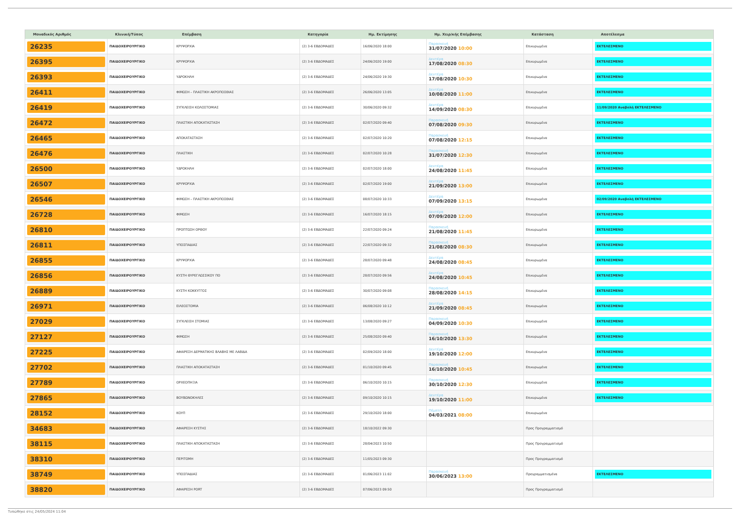| Μοναδικός Αριθμός | Κλινική/Τύπος | Επέμβαση | Κατηγορία | Ημ. Εκτίμησης | Ημ. Χειρ/κής Επέμβασης | Κατάσταση | Αποτέλεσμα |
| --- | --- | --- | --- | --- | --- | --- | --- |
| 26235 | ΠΑΙΔΟΧΕΙΡΟΥΡΓΙΚΟ | ΚΡΥΨΟΡΧΙΑ | (2) 3-6 ΕΒΔΟΜΑΔΕΣ | 16/06/2020 18:00 | Παρασκευή 31/07/2020 10:00 | Επικυρωμένα | ΕΚΤΕΛΕΣΜΕΝΟ |
| 26395 | ΠΑΙΔΟΧΕΙΡΟΥΡΓΙΚΟ | ΚΡΥΨΟΡΧΙΑ | (2) 3-6 ΕΒΔΟΜΑΔΕΣ | 24/06/2020 19:00 | Δευτέρα 17/08/2020 08:30 | Επικυρωμένα | ΕΚΤΕΛΕΣΜΕΝΟ |
| 26393 | ΠΑΙΔΟΧΕΙΡΟΥΡΓΙΚΟ | ΥΔΡΟΚΗΛΗ | (2) 3-6 ΕΒΔΟΜΑΔΕΣ | 24/06/2020 19:30 | Δευτέρα 17/08/2020 10:30 | Επικυρωμένα | ΕΚΤΕΛΕΣΜΕΝΟ |
| 26411 | ΠΑΙΔΟΧΕΙΡΟΥΡΓΙΚΟ | ΦΙΜΩΣΗ – ΠΛΑΣΤΙΚΗ ΑΚΡΟΠΟΣΘΙΑΣ | (2) 3-6 ΕΒΔΟΜΑΔΕΣ | 26/06/2020 13:05 | Δευτέρα 10/08/2020 11:00 | Επικυρωμένα | ΕΚΤΕΛΕΣΜΕΝΟ |
| 26419 | ΠΑΙΔΟΧΕΙΡΟΥΡΓΙΚΟ | ΣΥΓΚΛΕΙΣΗ ΚΟΛΟΣΤΟΜΙΑΣ | (2) 3-6 ΕΒΔΟΜΑΔΕΣ | 30/06/2020 09:32 | Δευτέρα 14/09/2020 08:30 | Επικυρωμένα | 11/09/2020 Αναβολή ΕΚΤΕΛΕΣΜΕΝΟ |
| 26472 | ΠΑΙΔΟΧΕΙΡΟΥΡΓΙΚΟ | ΠΛΑΣΤΙΚΗ ΑΠΟΚΑΤΑΣΤΑΣΗ | (2) 3-6 ΕΒΔΟΜΑΔΕΣ | 02/07/2020 09:40 | Παρασκευή 07/08/2020 09:30 | Επικυρωμένα | ΕΚΤΕΛΕΣΜΕΝΟ |
| 26465 | ΠΑΙΔΟΧΕΙΡΟΥΡΓΙΚΟ | ΑΠΟΚΑΤΑΣΤΑΣΗ | (2) 3-6 ΕΒΔΟΜΑΔΕΣ | 02/07/2020 10:20 | Παρασκευή 07/08/2020 12:15 | Επικυρωμένα | ΕΚΤΕΛΕΣΜΕΝΟ |
| 26476 | ΠΑΙΔΟΧΕΙΡΟΥΡΓΙΚΟ | ΠΛΑΣΤΙΚΗ | (2) 3-6 ΕΒΔΟΜΑΔΕΣ | 02/07/2020 10:28 | Παρασκευή 31/07/2020 12:30 | Επικυρωμένα | ΕΚΤΕΛΕΣΜΕΝΟ |
| 26500 | ΠΑΙΔΟΧΕΙΡΟΥΡΓΙΚΟ | ΥΔΡΟΚΗΛΗ | (2) 3-6 ΕΒΔΟΜΑΔΕΣ | 02/07/2020 18:00 | Δευτέρα 24/08/2020 11:45 | Επικυρωμένα | ΕΚΤΕΛΕΣΜΕΝΟ |
| 26507 | ΠΑΙΔΟΧΕΙΡΟΥΡΓΙΚΟ | ΚΡΥΨΟΡΧΙΑ | (2) 3-6 ΕΒΔΟΜΑΔΕΣ | 02/07/2020 19:00 | Δευτέρα 21/09/2020 13:00 | Επικυρωμένα | ΕΚΤΕΛΕΣΜΕΝΟ |
| 26546 | ΠΑΙΔΟΧΕΙΡΟΥΡΓΙΚΟ | ΦΙΜΩΣΗ – ΠΛΑΣΤΙΚΗ ΑΚΡΟΠΟΣΘΙΑΣ | (2) 3-6 ΕΒΔΟΜΑΔΕΣ | 08/07/2020 10:33 | Δευτέρα 07/09/2020 13:15 | Επικυρωμένα | 02/09/2020 Αναβολή ΕΚΤΕΛΕΣΜΕΝΟ |
| 26728 | ΠΑΙΔΟΧΕΙΡΟΥΡΓΙΚΟ | ΦΙΜΩΣΗ | (2) 3-6 ΕΒΔΟΜΑΔΕΣ | 16/07/2020 18:15 | Δευτέρα 07/09/2020 12:00 | Επικυρωμένα | ΕΚΤΕΛΕΣΜΕΝΟ |
| 26810 | ΠΑΙΔΟΧΕΙΡΟΥΡΓΙΚΟ | ΠΡΟΠΤΩΣΗ ΟΡΘΟΥ | (2) 3-6 ΕΒΔΟΜΑΔΕΣ | 22/07/2020 09:24 | Παρασκευή 21/08/2020 11:45 | Επικυρωμένα | ΕΚΤΕΛΕΣΜΕΝΟ |
| 26811 | ΠΑΙΔΟΧΕΙΡΟΥΡΓΙΚΟ | ΥΠΟΣΠΑΔΙΑΣ | (2) 3-6 ΕΒΔΟΜΑΔΕΣ | 22/07/2020 09:32 | Παρασκευή 21/08/2020 08:30 | Επικυρωμένα | ΕΚΤΕΛΕΣΜΕΝΟ |
| 26855 | ΠΑΙΔΟΧΕΙΡΟΥΡΓΙΚΟ | ΚΡΥΨΟΡΧΙΑ | (2) 3-6 ΕΒΔΟΜΑΔΕΣ | 28/07/2020 09:48 | Δευτέρα 24/08/2020 08:45 | Επικυρωμένα | ΕΚΤΕΛΕΣΜΕΝΟ |
| 26856 | ΠΑΙΔΟΧΕΙΡΟΥΡΓΙΚΟ | ΚΥΣΤΗ ΘΥΡΕΓΛΩΣΣΙΚΟΥ ΠΟ | (2) 3-6 ΕΒΔΟΜΑΔΕΣ | 28/07/2020 09:56 | Δευτέρα 24/08/2020 10:45 | Επικυρωμένα | ΕΚΤΕΛΕΣΜΕΝΟ |
| 26889 | ΠΑΙΔΟΧΕΙΡΟΥΡΓΙΚΟ | ΚΥΣΤΗ ΚΟΚΚΥΓΓΟΣ | (2) 3-6 ΕΒΔΟΜΑΔΕΣ | 30/07/2020 09:08 | Παρασκευή 28/08/2020 14:15 | Επικυρωμένα | ΕΚΤΕΛΕΣΜΕΝΟ |
| 26971 | ΠΑΙΔΟΧΕΙΡΟΥΡΓΙΚΟ | ΕΙΛΕΟΣΤΟΜΙΑ | (2) 3-6 ΕΒΔΟΜΑΔΕΣ | 06/08/2020 10:12 | Δευτέρα 21/09/2020 08:45 | Επικυρωμένα | ΕΚΤΕΛΕΣΜΕΝΟ |
| 27029 | ΠΑΙΔΟΧΕΙΡΟΥΡΓΙΚΟ | ΣΥΓΚΛΕΙΣΗ ΣΤΟΜΙΑΣ | (2) 3-6 ΕΒΔΟΜΑΔΕΣ | 13/08/2020 09:27 | Παρασκευή 04/09/2020 10:30 | Επικυρωμένα | ΕΚΤΕΛΕΣΜΕΝΟ |
| 27127 | ΠΑΙΔΟΧΕΙΡΟΥΡΓΙΚΟ | ΦΙΜΩΣΗ | (2) 3-6 ΕΒΔΟΜΑΔΕΣ | 25/08/2020 09:40 | Παρασκευή 16/10/2020 13:30 | Επικυρωμένα | ΕΚΤΕΛΕΣΜΕΝΟ |
| 27225 | ΠΑΙΔΟΧΕΙΡΟΥΡΓΙΚΟ | ΑΦΑΙΡΕΣΗ ΔΕΡΜΑΤΙΚΗΣ ΒΛΑΒΗΣ ΜΕ ΛΑΒΙΔΑ | (2) 3-6 ΕΒΔΟΜΑΔΕΣ | 02/09/2020 18:00 | Δευτέρα 19/10/2020 12:00 | Επικυρωμένα | ΕΚΤΕΛΕΣΜΕΝΟ |
| 27702 | ΠΑΙΔΟΧΕΙΡΟΥΡΓΙΚΟ | ΠΛΑΣΤΙΚΗ ΑΠΟΚΑΤΑΣΤΑΣΗ | (2) 3-6 ΕΒΔΟΜΑΔΕΣ | 01/10/2020 09:45 | Παρασκευή 16/10/2020 10:45 | Επικυρωμένα | ΕΚΤΕΛΕΣΜΕΝΟ |
| 27789 | ΠΑΙΔΟΧΕΙΡΟΥΡΓΙΚΟ | ΟΡΧΕΟΠΗΞΙΑ | (2) 3-6 ΕΒΔΟΜΑΔΕΣ | 06/10/2020 10:15 | Παρασκευή 30/10/2020 12:30 | Επικυρωμένα | ΕΚΤΕΛΕΣΜΕΝΟ |
| 27865 | ΠΑΙΔΟΧΕΙΡΟΥΡΓΙΚΟ | ΒΟΥΒΩΝΟΚΗΛΕΣ | (2) 3-6 ΕΒΔΟΜΑΔΕΣ | 09/10/2020 10:15 | Δευτέρα 19/10/2020 11:00 | Επικυρωμένα | ΕΚΤΕΛΕΣΜΕΝΟ |
| 28152 | ΠΑΙΔΟΧΕΙΡΟΥΡΓΙΚΟ | ΚΟΥΠ | (2) 3-6 ΕΒΔΟΜΑΔΕΣ | 29/10/2020 18:00 | Πέμπτη 04/03/2021 08:00 | Επικυρωμένα | |
| 34683 | ΠΑΙΔΟΧΕΙΡΟΥΡΓΙΚΟ | ΑΦΑΙΡΕΣΗ ΚΥΣΤΗΣ | (2) 3-6 ΕΒΔΟΜΑΔΕΣ | 18/10/2022 09:30 | | Προς Προγραμματισμό | |
| 38115 | ΠΑΙΔΟΧΕΙΡΟΥΡΓΙΚΟ | ΠΛΑΣΤΙΚΗ ΑΠΟΚΑΤΑΣΤΑΣΗ | (2) 3-6 ΕΒΔΟΜΑΔΕΣ | 28/04/2023 10:50 | | Προς Προγραμματισμό | |
| 38310 | ΠΑΙΔΟΧΕΙΡΟΥΡΓΙΚΟ | ΠΕΡΙΤΟΜΗ | (2) 3-6 ΕΒΔΟΜΑΔΕΣ | 11/05/2023 09:30 | | Προς Προγραμματισμό | |
| 38749 | ΠΑΙΔΟΧΕΙΡΟΥΡΓΙΚΟ | ΥΠΟΣΠΑΔΙΑΣ | (2) 3-6 ΕΒΔΟΜΑΔΕΣ | 01/06/2023 11:02 | Παρασκευή 30/06/2023 13:00 | Προγραμματισμένα | ΕΚΤΕΛΕΣΜΕΝΟ |
| 38820 | ΠΑΙΔΟΧΕΙΡΟΥΡΓΙΚΟ | ΑΦΑΙΡΕΣΗ PORT | (2) 3-6 ΕΒΔΟΜΑΔΕΣ | 07/06/2023 09:50 | | Προς Προγραμματισμό | |
Τυπώθηκε στις 24/05/2024 11:04